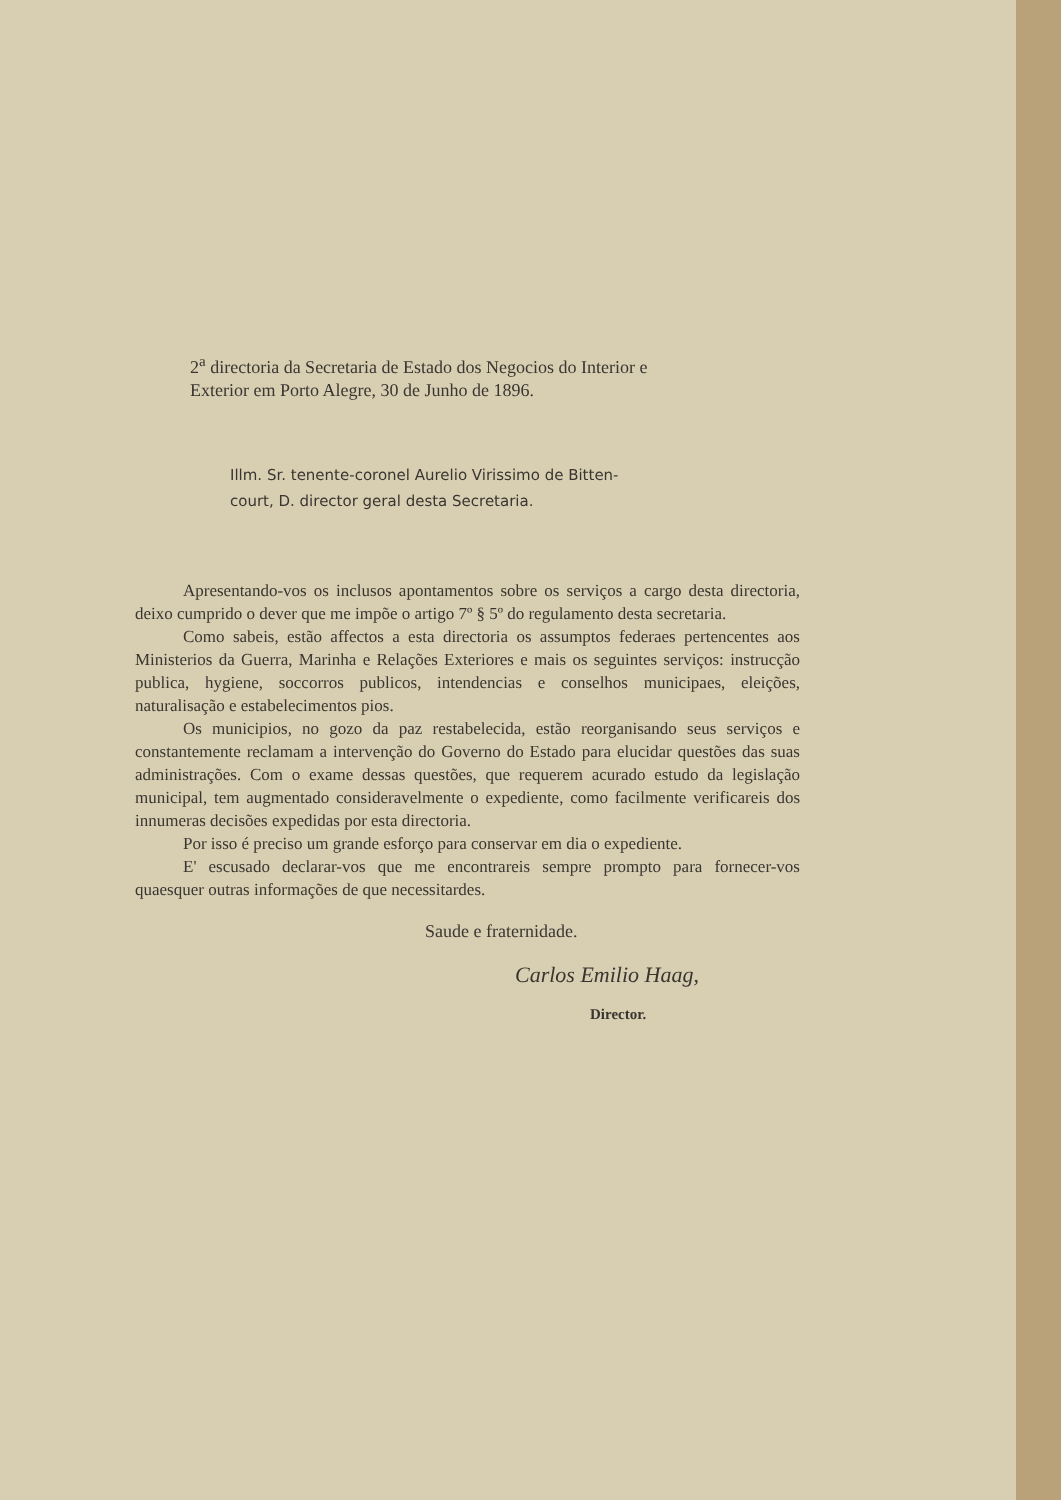2<sup>a</sup> directoria da Secretaria de Estado dos Negocios do Interior e
Exterior em Porto Alegre, 30 de Junho de 1896.
Illm. Sr. tenente-coronel Aurelio Virissimo de Bitten-
court, D. director geral desta Secretaria.
Apresentando-vos os inclusos apontamentos sobre os serviços a cargo desta directoria, deixo cumprido o dever que me impõe o artigo 7º § 5º do regulamento desta secretaria.
Como sabeis, estão affectos a esta directoria os assumptos federaes pertencentes aos Ministerios da Guerra, Marinha e Relações Exteriores e mais os seguintes serviços: instrucção publica, hygiene, soccorros publicos, intendencias e conselhos municipaes, eleições, naturalisação e estabelecimentos pios.
Os municipios, no gozo da paz restabelecida, estão reorganisando seus serviços e constantemente reclamam a intervenção do Governo do Estado para elucidar questões das suas administrações. Com o exame dessas questões, que requerem acurado estudo da legislação municipal, tem augmentado consideravelmente o expediente, como facilmente verificareis dos innumeras decisões expedidas por esta directoria.
Por isso é preciso um grande esforço para conservar em dia o expediente.
E' escusado declarar-vos que me encontrareis sempre prompto para fornecer-vos quaesquer outras informações de que necessitardes.
Saude e fraternidade.
Carlos Emilio Haag,
Director.